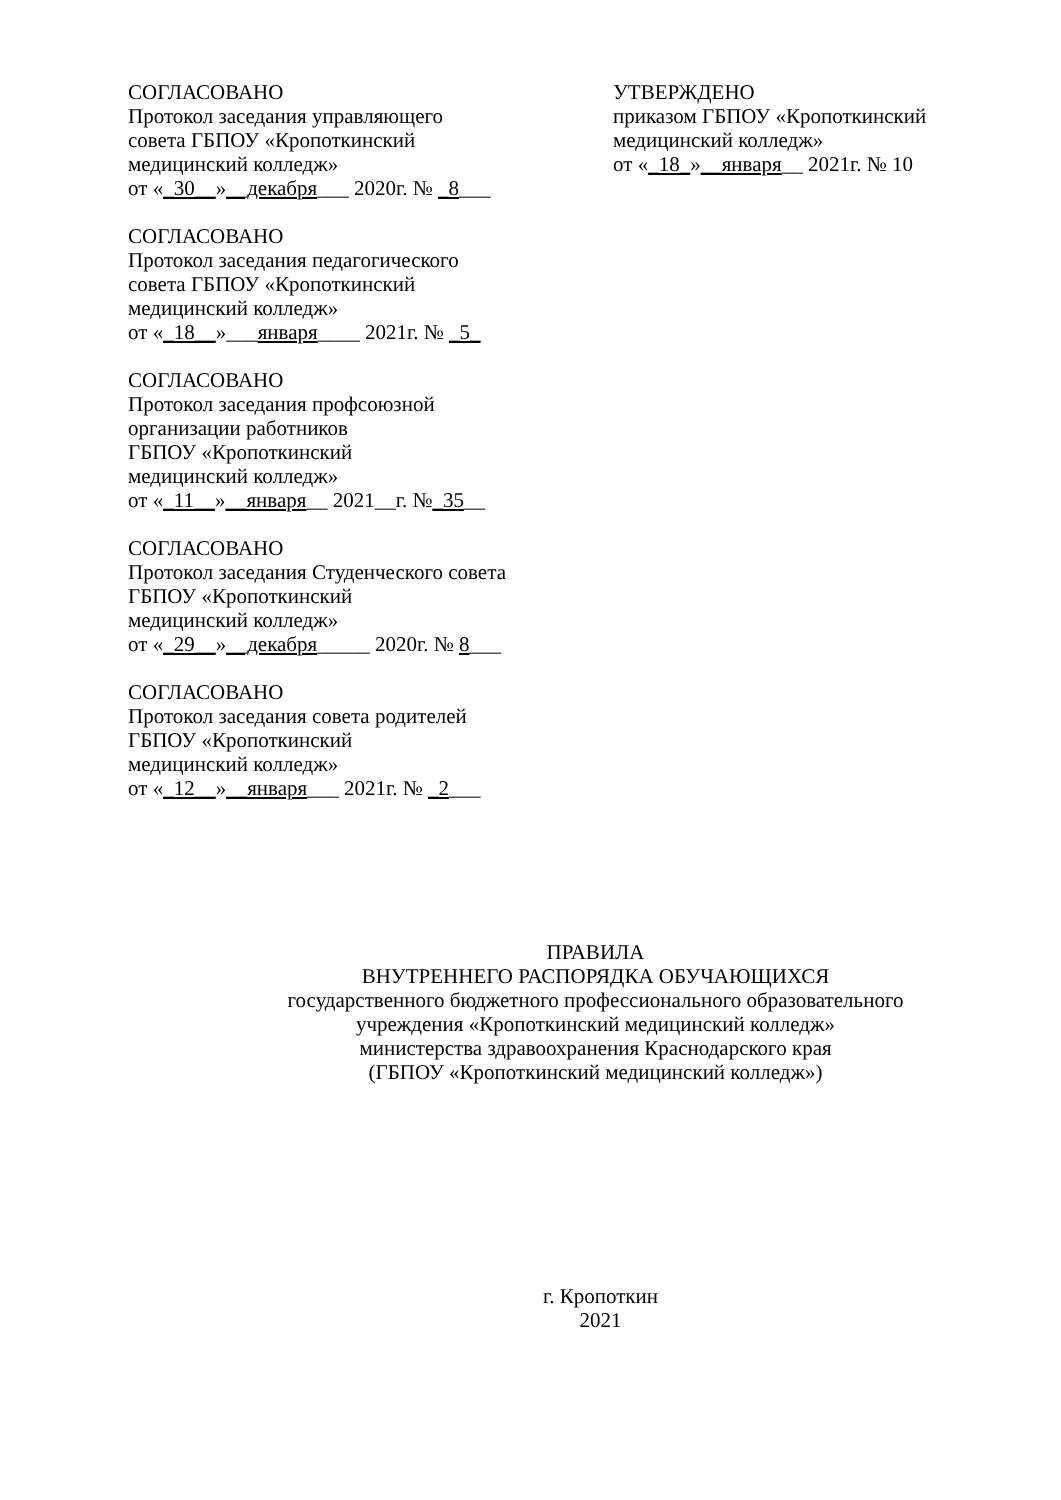СОГЛАСОВАНО
Протокол заседания управляющего
совета ГБПОУ «Кропоткинский
медицинский колледж»
от «_30__»__декабря___ 2020г. № _8___
СОГЛАСОВАНО
Протокол заседания педагогического
совета ГБПОУ «Кропоткинский
медицинский колледж»
от «_18__»___января____ 2021г. № _5_
СОГЛАСОВАНО
Протокол заседания профсоюзной
организации работников
ГБПОУ «Кропоткинский
медицинский колледж»
от «_11__»__января__ 2021__г. №_35__
СОГЛАСОВАНО
Протокол заседания Студенческого совета
ГБПОУ «Кропоткинский
медицинский колледж»
от «_29__»__декабря_____ 2020г. № 8___
СОГЛАСОВАНО
Протокол заседания совета родителей
ГБПОУ «Кропоткинский
медицинский колледж»
от «_12__»__января___ 2021г. № _2___
УТВЕРЖДЕНО
приказом ГБПОУ «Кропоткинский
медицинский колледж»
от «_18_»__января__ 2021г. № 10
ПРАВИЛА
ВНУТРЕННЕГО РАСПОРЯДКА ОБУЧАЮЩИХСЯ
государственного бюджетного профессионального образовательного
учреждения «Кропоткинский медицинский колледж»
министерства здравоохранения Краснодарского края
(ГБПОУ «Кропоткинский медицинский колледж»)
г. Кропоткин
2021